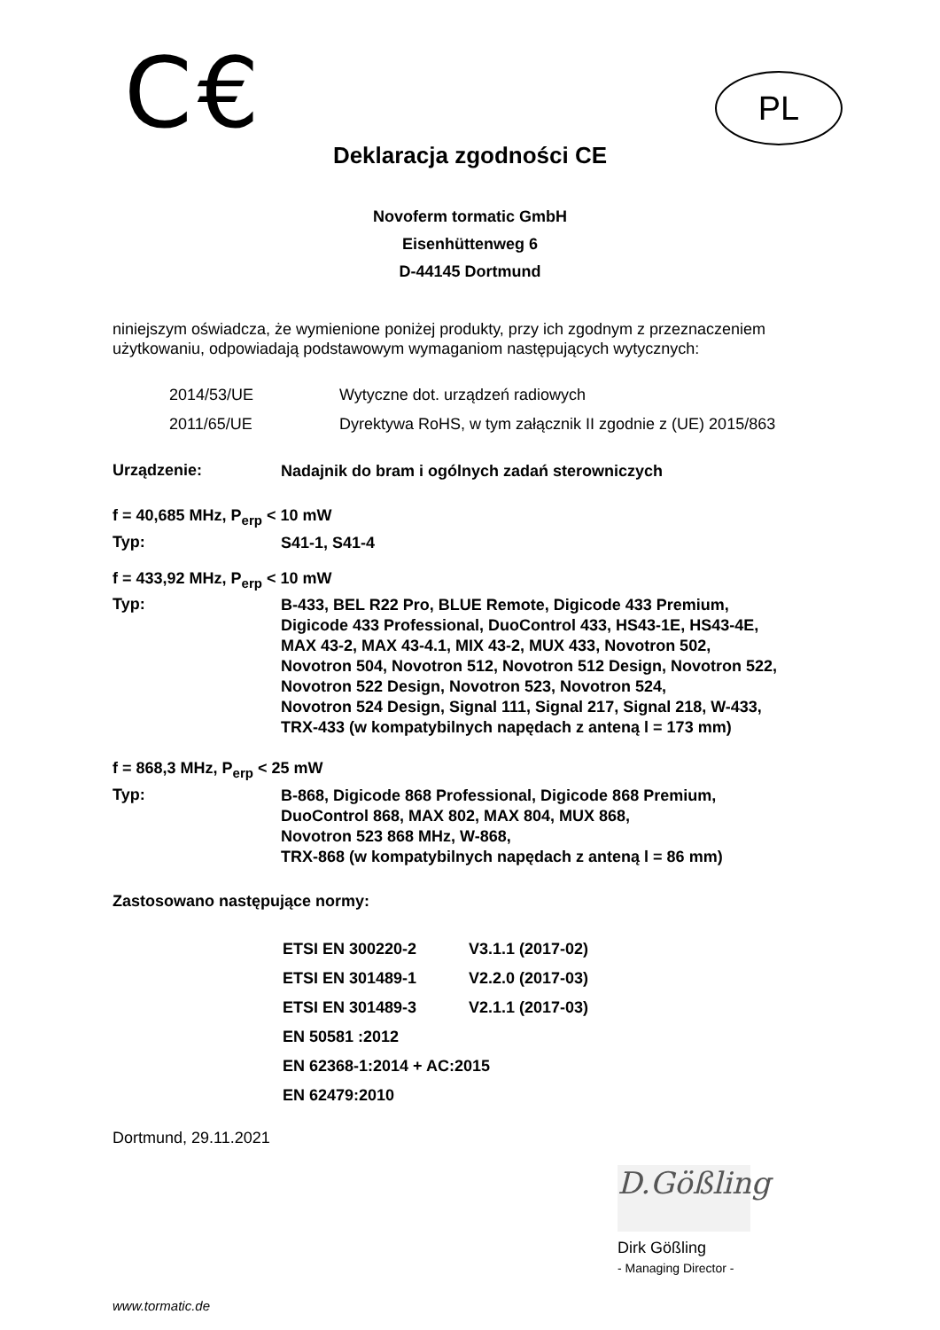C€
PL
Deklaracja zgodności CE
Novoferm tormatic GmbH
Eisenhüttenweg 6
D-44145 Dortmund
niniejszym oświadcza, że wymienione poniżej produkty, przy ich zgodnym z przeznaczeniem użytkowaniu, odpowiadają podstawowym wymaganiom następujących wytycznych:
| 2014/53/UE | Wytyczne dot. urządzeń radiowych |
| 2011/65/UE | Dyrektywa RoHS, w tym załącznik II zgodnie z (UE) 2015/863 |
Urządzenie:
Nadajnik do bram i ogólnych zadań sterowniczych
f = 40,685 MHz, P<sub>erp</sub> < 10 mW
Typ:
S41-1, S41-4
f = 433,92 MHz, P<sub>erp</sub> < 10 mW
Typ:
B-433, BEL R22 Pro, BLUE Remote, Digicode 433 Premium,
Digicode 433 Professional, DuoControl 433, HS43-1E, HS43-4E,
MAX 43-2, MAX 43-4.1, MIX 43-2, MUX 433, Novotron 502,
Novotron 504, Novotron 512, Novotron 512 Design, Novotron 522,
Novotron 522 Design, Novotron 523, Novotron 524,
Novotron 524 Design, Signal 111, Signal 217, Signal 218, W-433,
TRX-433 (w kompatybilnych napędach z anteną l = 173 mm)
f = 868,3 MHz, P<sub>erp</sub> < 25 mW
Typ:
B-868, Digicode 868 Professional, Digicode 868 Premium,
DuoControl 868, MAX 802, MAX 804, MUX 868,
Novotron 523 868 MHz, W-868,
TRX-868 (w kompatybilnych napędach z anteną l = 86 mm)
Zastosowano następujące normy:
| ETSI EN 300220-2 | V3.1.1 (2017-02) |
| ETSI EN 301489-1 | V2.2.0 (2017-03) |
| ETSI EN 301489-3 | V2.1.1 (2017-03) |
| EN 50581 :2012 | |
| EN 62368-1:2014 + AC:2015 | |
| EN 62479:2010 | |
Dortmund, 29.11.2021
D.Gößling
Dirk Gößling
- Managing Director -
www.tormatic.de